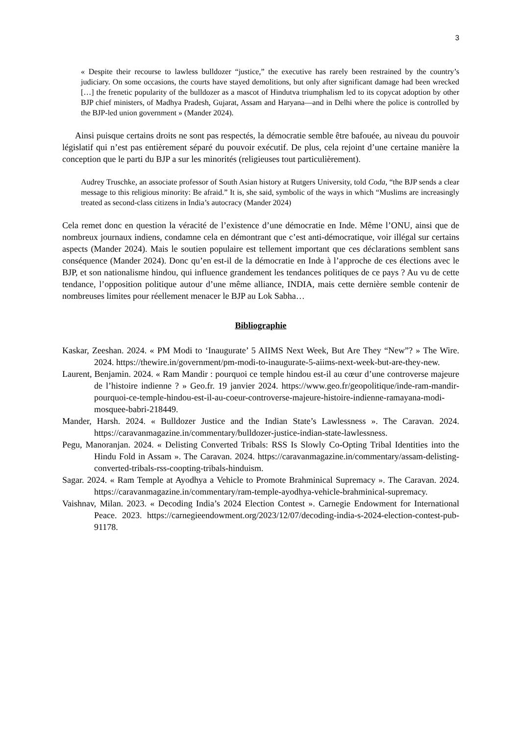3
« Despite their recourse to lawless bulldozer “justice,” the executive has rarely been restrained by the country’s judiciary. On some occasions, the courts have stayed demolitions, but only after significant damage had been wrecked […] the frenetic popularity of the bulldozer as a mascot of Hindutva triumphalism led to its copycat adoption by other BJP chief ministers, of Madhya Pradesh, Gujarat, Assam and Haryana—and in Delhi where the police is controlled by the BJP-led union government » (Mander 2024).
Ainsi puisque certains droits ne sont pas respectés, la démocratie semble être bafouée, au niveau du pouvoir législatif qui n’est pas entièrement séparé du pouvoir exécutif. De plus, cela rejoint d’une certaine manière la conception que le parti du BJP a sur les minorités (religieuses tout particulièrement).
Audrey Truschke, an associate professor of South Asian history at Rutgers University, told Coda, “the BJP sends a clear message to this religious minority: Be afraid.” It is, she said, symbolic of the ways in which “Muslims are increasingly treated as second-class citizens in India’s autocracy (Mander 2024)
Cela remet donc en question la véracité de l’existence d’une démocratie en Inde. Même l’ONU, ainsi que de nombreux journaux indiens, condamne cela en démontrant que c’est anti-démocratique, voir illégal sur certains aspects (Mander 2024). Mais le soutien populaire est tellement important que ces déclarations semblent sans conséquence (Mander 2024). Donc qu’en est-il de la démocratie en Inde à l’approche de ces élections avec le BJP, et son nationalisme hindou, qui influence grandement les tendances politiques de ce pays ? Au vu de cette tendance, l’opposition politique autour d’une même alliance, INDIA, mais cette dernière semble contenir de nombreuses limites pour réellement menacer le BJP au Lok Sabha…
Bibliographie
Kaskar, Zeeshan. 2024. « PM Modi to ‘Inaugurate’ 5 AIIMS Next Week, But Are They “New”? » The Wire. 2024. https://thewire.in/government/pm-modi-to-inaugurate-5-aiims-next-week-but-are-they-new.
Laurent, Benjamin. 2024. « Ram Mandir : pourquoi ce temple hindou est-il au cœur d’une controverse majeure de l’histoire indienne ? » Geo.fr. 19 janvier 2024. https://www.geo.fr/geopolitique/inde-ram-mandir-pourquoi-ce-temple-hindou-est-il-au-coeur-controverse-majeure-histoire-indienne-ramayana-modi-mosquee-babri-218449.
Mander, Harsh. 2024. « Bulldozer Justice and the Indian State’s Lawlessness ». The Caravan. 2024. https://caravanmagazine.in/commentary/bulldozer-justice-indian-state-lawlessness.
Pegu, Manoranjan. 2024. « Delisting Converted Tribals: RSS Is Slowly Co-Opting Tribal Identities into the Hindu Fold in Assam ». The Caravan. 2024. https://caravanmagazine.in/commentary/assam-delisting-converted-tribals-rss-coopting-tribals-hinduism.
Sagar. 2024. « Ram Temple at Ayodhya a Vehicle to Promote Brahminical Supremacy ». The Caravan. 2024. https://caravanmagazine.in/commentary/ram-temple-ayodhya-vehicle-brahminical-supremacy.
Vaishnav, Milan. 2023. « Decoding India’s 2024 Election Contest ». Carnegie Endowment for International Peace. 2023. https://carnegieendowment.org/2023/12/07/decoding-india-s-2024-election-contest-pub-91178.